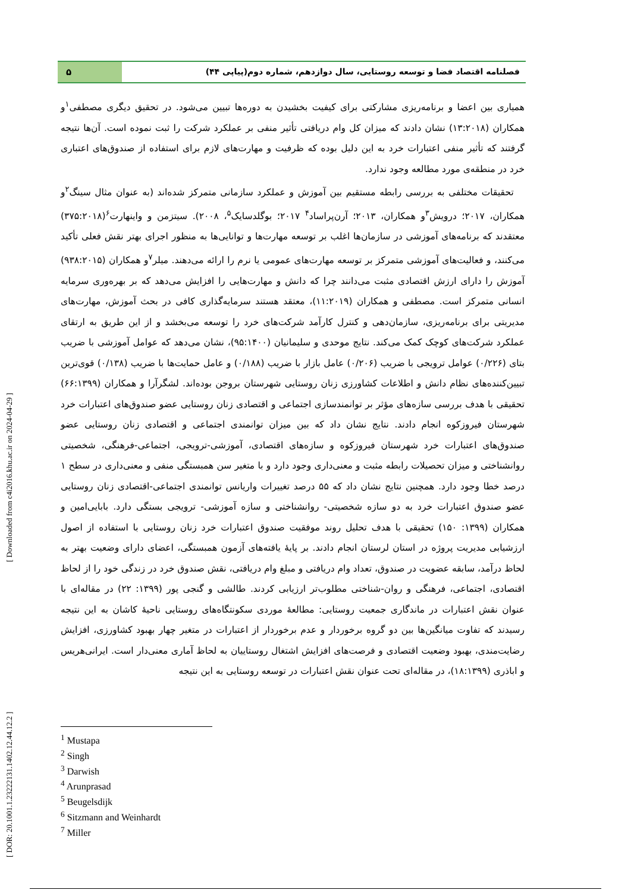[ DOR: 20.1001.1.23222131.1402.12.44.12.2 ] [ Downloaded from c4i2016.khu.ac.ir on 2024-04-29 ]
فصلنامه اقتصاد فضا و توسعه روستایی، سال دوازدهم، شماره دوم(پیاپی ۴۴)
۵
همیاری بین اعضا و برنامه‌ریزی مشارکتی برای کیفیت بخشیدن به دوره‌ها تبیین می‌شود. در تحقیق دیگری مصطفی<sup>۱</sup>و همکاران (۱۳:۲۰۱۸) نشان دادند که میزان کل وام دریافتی تأثیر منفی بر عملکرد شرکت را ثبت نموده است. آن‌ها نتیجه گرفتند که تأثیر منفی اعتبارات خرد به این دلیل بوده که ظرفیت و مهارت‌های لازم برای استفاده از صندوق‌های اعتباری خرد در منطقه‌ی مورد مطالعه وجود ندارد.
تحقیقات مختلفی به بررسی رابطه مستقیم بین آموزش و عملکرد سازمانی متمرکز شده‌اند (به عنوان مثال سینگ<sup>۲</sup>و همکاران، ۲۰۱۷؛ درویش<sup>۳</sup>و همکاران، ۲۰۱۳؛ آرن‌پراساد<sup>۴</sup> ۲۰۱۷؛ بوگلدسایک<sup>۵</sup>، ۲۰۰۸). سیتزمن و واینهارت<sup>۶</sup>(۳۷۵:۲۰۱۸) معتقدند که برنامه‌های آموزشی در سازمان‌ها اغلب بر توسعه مهارت‌ها و توانایی‌ها به منظور اجرای بهتر نقش فعلی تأکید می‌کنند، و فعالیت‌های آموزشی متمرکز بر توسعه مهارت‌های عمومی یا نرم را ارائه می‌دهند. میلر<sup>۷</sup>و همکاران (۹۳۸:۲۰۱۵) آموزش را دارای ارزش اقتصادی مثبت می‌دانند چرا که دانش و مهارت‌هایی را افزایش می‌دهد که بر بهره‌وری سرمایه انسانی متمرکز است. مصطفی و همکاران (۱۱:۲۰۱۹)، معتقد هستند سرمایه‌گذاری کافی در بحث آموزش، مهارت‌های مدیریتی برای برنامه‌ریزی، سازمان‌دهی و کنترل کارآمد شرکت‌های خرد را توسعه می‌بخشد و از این طریق به ارتقای عملکرد شرکت‌های کوچک کمک می‌کند. نتایج موحدی و سلیمانیان (۹۵:۱۴۰۰)، نشان می‌دهد که عوامل آموزشی با ضریب بتای (۰/۲۲۶) عوامل ترویجی با ضریب (۰/۲۰۶) عامل بازار با ضریب (۰/۱۸۸) و عامل حمایت‌ها با ضریب (۰/۱۳۸) قوی‌ترین تبیین‌کننده‌های نظام دانش و اطلاعات کشاورزی زنان روستایی شهرستان بروجن بوده‌اند. لشگرآرا و همکاران (۶۶:۱۳۹۹) تحقیقی با هدف بررسی سازه‌های مؤثر بر توانمندسازی اجتماعی و اقتصادی زنان روستایی عضو صندوق‌های اعتبارات خرد شهرستان فیروزکوه انجام دادند. نتایج نشان داد که بین میزان توانمندی اجتماعی و اقتصادی زنان روستایی عضو صندوق‌های اعتبارات خرد شهرستان فیروزکوه و سازه‌های اقتصادی، آموزشی-ترویجی، اجتماعی-فرهنگی، شخصیتی روانشناختی و میزان تحصیلات رابطه مثبت و معنی‌داری وجود دارد و با متغیر سن همبستگی منفی و معنی‌داری در سطح ۱ درصد خطا وجود دارد. همچنین نتایج نشان داد که ۵۵ درصد تغییرات واریانس توانمندی اجتماعی-اقتصادی زنان روستایی عضو صندوق اعتبارات خرد به دو سازه شخصیتی- روانشناختی و سازه آموزشی- ترویجی بستگی دارد. بابایی‌امین و همکاران (۱۳۹۹: ۱۵۰) تحقیقی با هدف تحلیل روند موفقیت صندوق اعتبارات خرد زنان روستایی با استفاده از اصول ارزشیابی مدیریت پروژه در استان لرستان انجام دادند. بر پایهٔ یافته‌های آزمون همبستگی، اعضای دارای وضعیت بهتر به لحاظ درآمد، سابقه عضویت در صندوق، تعداد وام دریافتی و مبلغ وام دریافتی، نقش صندوق خرد در زندگی خود را از لحاظ اقتصادی، اجتماعی، فرهنگی و روان-شناختی مطلوب‌تر ارزیابی کردند. طالشی و گنجی پور (۱۳۹۹: ۲۲) در مقاله‌ای با عنوان نقش اعتبارات در ماندگاری جمعیت روستایی: مطالعهٔ موردی سکونتگاه‌های روستایی ناحیهٔ کاشان به این نتیجه رسیدند که تفاوت میانگین‌ها بین دو گروه برخوردار و عدم برخوردار از اعتبارات در متغیر چهار بهبود کشاورزی، افزایش رضایت‌مندی، بهبود وضعیت اقتصادی و فرصت‌های افزایش اشتغال روستاییان به لحاظ آماری معنی‌دار است. ایرانی‌هریس و اباذری (۱۸:۱۳۹۹)، در مقاله‌ای تحت عنوان نقش اعتبارات در توسعه روستایی به این نتیجه
<sup>1</sup> Mustapa
<sup>2</sup> Singh
<sup>3</sup> Darwish
<sup>4</sup> Arunprasad
<sup>5</sup> Beugelsdijk
<sup>6</sup> Sitzmann and Weinhardt
<sup>7</sup> Miller